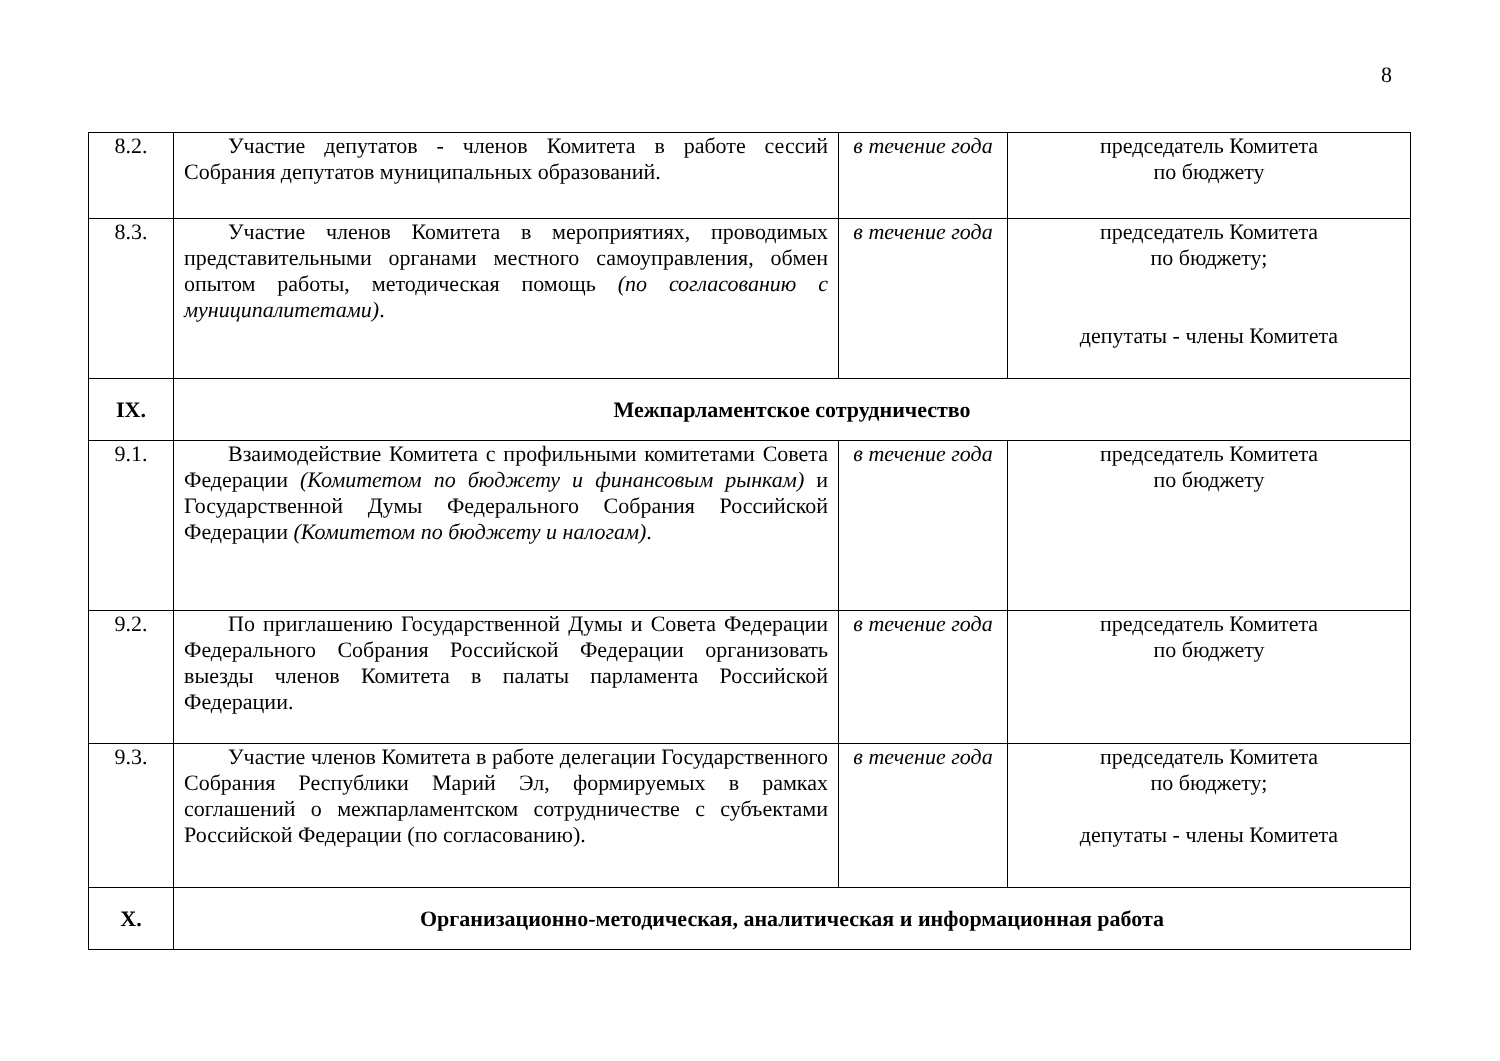8
| 8.2. | Участие депутатов - членов Комитета в работе сессий Собрания депутатов муниципальных образований. | в течение года | председатель Комитета по бюджету |
| 8.3. | Участие членов Комитета в мероприятиях, проводимых представительными органами местного самоуправления, обмен опытом работы, методическая помощь (по согласованию с муниципалитетами) . | в течение года | председатель Комитета по бюджету; депутаты - члены Комитета |
| IX. | Межпарламентское сотрудничество | | |
| 9.1. | Взаимодействие Комитета с профильными комитетами Совета Федерации (Комитетом по бюджету и финансовым рынкам) и Государственной Думы Федерального Собрания Российской Федерации (Комитетом по бюджету и налогам) . | в течение года | председатель Комитета по бюджету |
| 9.2. | По приглашению Государственной Думы и Совета Федерации Федерального Собрания Российской Федерации организовать выезды членов Комитета в палаты парламента Российской Федерации. | в течение года | председатель Комитета по бюджету |
| 9.3. | Участие членов Комитета в работе делегации Государственного Собрания Республики Марий Эл, формируемых в рамках соглашений о межпарламентском сотрудничестве с субъектами Российской Федерации (по согласованию). | в течение года | председатель Комитета по бюджету; депутаты - члены Комитета |
| X. | Организационно-методическая, аналитическая и информационная работа | | |